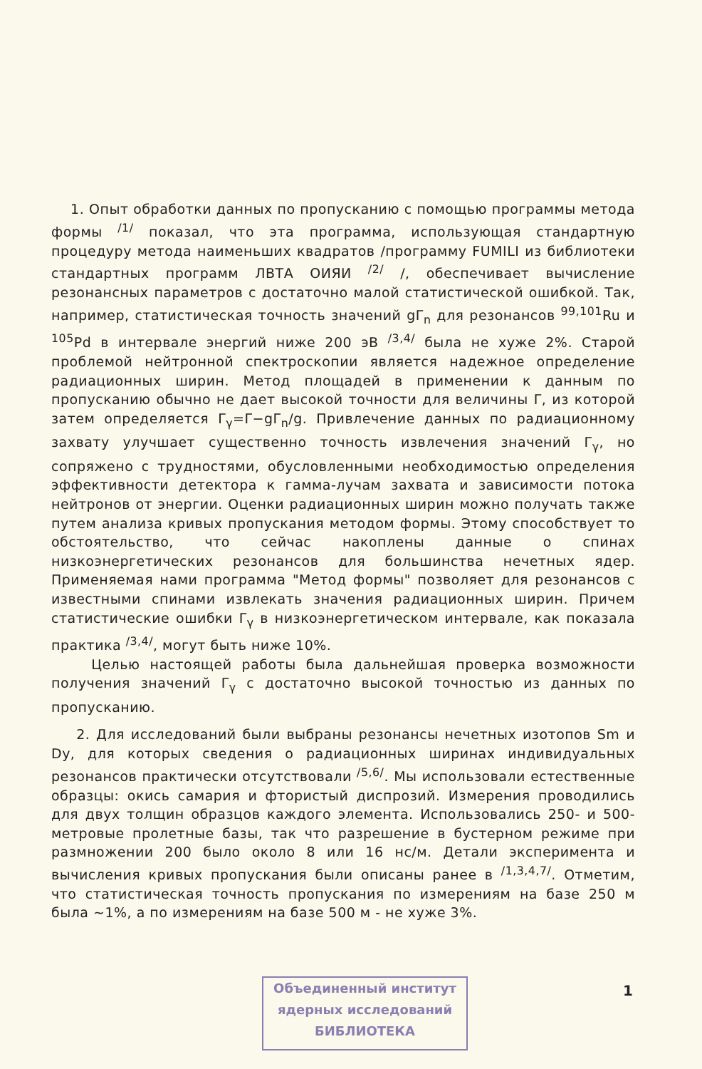1. Опыт обработки данных по пропусканию с помощью программы метода формы <sup>/1/</sup> показал, что эта программа, использующая стандартную процедуру метода наименьших квадратов /программу FUMILI из библиотеки стандартных программ ЛВТА ОИЯИ <sup>/2/</sup> /, обеспечивает вычисление резонансных параметров с достаточно малой статистической ошибкой. Так, например, статистическая точность значений gΓ<sub>n</sub> для резонансов <sup>99,101</sup>Ru и <sup>105</sup>Pd в интервале энергий ниже 200 эВ <sup>/3,4/</sup> была не хуже 2%. Старой проблемой нейтронной спектроскопии является надежное определение радиационных ширин. Метод площадей в применении к данным по пропусканию обычно не дает высокой точности для величины Γ, из которой затем определяется Γ<sub>γ</sub>=Γ−gΓ<sub>n</sub>/g. Привлечение данных по радиационному захвату улучшает существенно точность извлечения значений Γ<sub>γ</sub>, но сопряжено с трудностями, обусловленными необходимостью определения эффективности детектора к гамма-лучам захвата и зависимости потока нейтронов от энергии. Оценки радиационных ширин можно получать также путем анализа кривых пропускания методом формы. Этому способствует то обстоятельство, что сейчас накоплены данные о спинах низкоэнергетических резонансов для большинства нечетных ядер. Применяемая нами программа "Метод формы" позволяет для резонансов с известными спинами извлекать значения радиационных ширин. Причем статистические ошибки Γ<sub>γ</sub> в низкоэнергетическом интервале, как показала практика <sup>/3,4/</sup>, могут быть ниже 10%.
Целью настоящей работы была дальнейшая проверка возможности получения значений Γ<sub>γ</sub> с достаточно высокой точностью из данных по пропусканию.
2. Для исследований были выбраны резонансы нечетных изотопов Sm и Dy, для которых сведения о радиационных ширинах индивидуальных резонансов практически отсутствовали <sup>/5,6/</sup>. Мы использовали естественные образцы: окись самария и фтористый диспрозий. Измерения проводились для двух толщин образцов каждого элемента. Использовались 250- и 500-метровые пролетные базы, так что разрешение в бустерном режиме при размножении 200 было около 8 или 16 нс/м. Детали эксперимента и вычисления кривых пропускания были описаны ранее в <sup>/1,3,4,7/</sup>. Отметим, что статистическая точность пропускания по измерениям на базе 250 м была ~1%, а по измерениям на базе 500 м - не хуже 3%.
Объединенный институт
ядерных исследований
БИБЛИОТЕКА
1